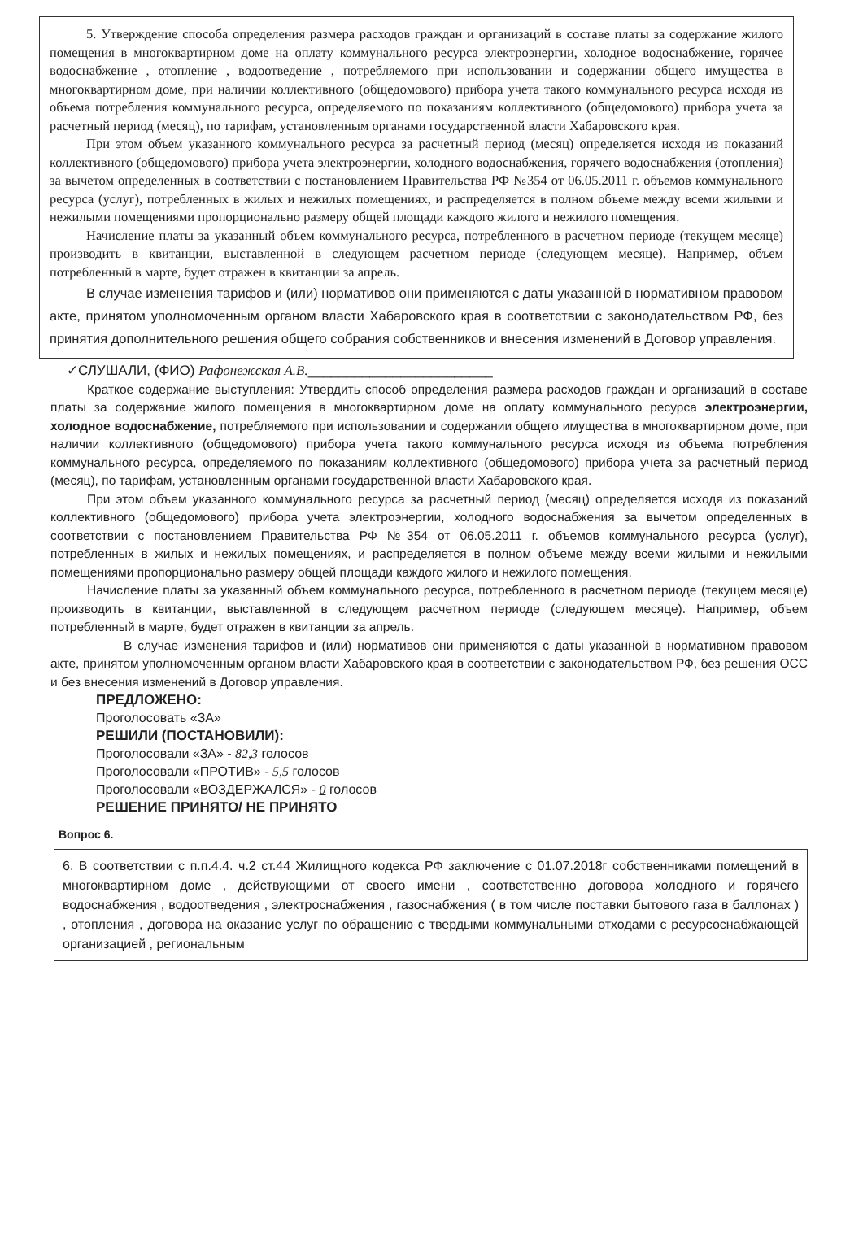5. Утверждение способа определения размера расходов граждан и организаций в составе платы за содержание жилого помещения в многоквартирном доме на оплату коммунального ресурса электроэнергии, холодное водоснабжение, горячее водоснабжение , отопление , водоотведение , потребляемого при использовании и содержании общего имущества в многоквартирном доме, при наличии коллективного (общедомового) прибора учета такого коммунального ресурса исходя из объема потребления коммунального ресурса, определяемого по показаниям коллективного (общедомового) прибора учета за расчетный период (месяц), по тарифам, установленным органами государственной власти Хабаровского края.
При этом объем указанного коммунального ресурса за расчетный период (месяц) определяется исходя из показаний коллективного (общедомового) прибора учета электроэнергии, холодного водоснабжения, горячего водоснабжения (отопления) за вычетом определенных в соответствии с постановлением Правительства РФ №354 от 06.05.2011 г. объемов коммунального ресурса (услуг), потребленных в жилых и нежилых помещениях, и распределяется в полном объеме между всеми жилыми и нежилыми помещениями пропорционально размеру общей площади каждого жилого и нежилого помещения.
Начисление платы за указанный объем коммунального ресурса, потребленного в расчетном периоде (текущем месяце) производить в квитанции, выставленной в следующем расчетном периоде (следующем месяце). Например, объем потребленный в марте, будет отражен в квитанции за апрель.
В случае изменения тарифов и (или) нормативов они применяются с даты указанной в нормативном правовом акте, принятом уполномоченным органом власти Хабаровского края в соответствии с законодательством РФ, без принятия дополнительного решения общего собрания собственников и внесения изменений в Договор управления.
✓СЛУШАЛИ, (ФИО) Рафонежская А.В.________________________
Краткое содержание выступления: Утвердить способ определения размера расходов граждан и организаций в составе платы за содержание жилого помещения в многоквартирном доме на оплату коммунального ресурса электроэнергии, холодное водоснабжение, потребляемого при использовании и содержании общего имущества в многоквартирном доме, при наличии коллективного (общедомового) прибора учета такого коммунального ресурса исходя из объема потребления коммунального ресурса, определяемого по показаниям коллективного (общедомового) прибора учета за расчетный период (месяц), по тарифам, установленным органами государственной власти Хабаровского края.
При этом объем указанного коммунального ресурса за расчетный период (месяц) определяется исходя из показаний коллективного (общедомового) прибора учета электроэнергии, холодного водоснабжения за вычетом определенных в соответствии с постановлением Правительства РФ №354 от 06.05.2011 г. объемов коммунального ресурса (услуг), потребленных в жилых и нежилых помещениях, и распределяется в полном объеме между всеми жилыми и нежилыми помещениями пропорционально размеру общей площади каждого жилого и нежилого помещения.
Начисление платы за указанный объем коммунального ресурса, потребленного в расчетном периоде (текущем месяце) производить в квитанции, выставленной в следующем расчетном периоде (следующем месяце). Например, объем потребленный в марте, будет отражен в квитанции за апрель.
В случае изменения тарифов и (или) нормативов они применяются с даты указанной в нормативном правовом акте, принятом уполномоченным органом власти Хабаровского края в соответствии с законодательством РФ, без решения ОСС и без внесения изменений в Договор управления.
ПРЕДЛОЖЕНО:
Проголосовать «ЗА»
РЕШИЛИ (ПОСТАНОВИЛИ):
Проголосовали «ЗА» - 82,3 голосов
Проголосовали «ПРОТИВ» - 5,5 голосов
Проголосовали «ВОЗДЕРЖАЛСЯ» - 0 голосов
РЕШЕНИЕ ПРИНЯТО/ НЕ ПРИНЯТО
Вопрос 6.
6. В соответствии с п.п.4.4. ч.2 ст.44 Жилищного кодекса РФ заключение с 01.07.2018г собственниками помещений в многоквартирном доме , действующими от своего имени , соответственно договора холодного и горячего водоснабжения , водоотведения , электроснабжения , газоснабжения ( в том числе поставки бытового газа в баллонах ) , отопления , договора на оказание услуг по обращению с твердыми коммунальными отходами с ресурсоснабжающей организацией , региональным